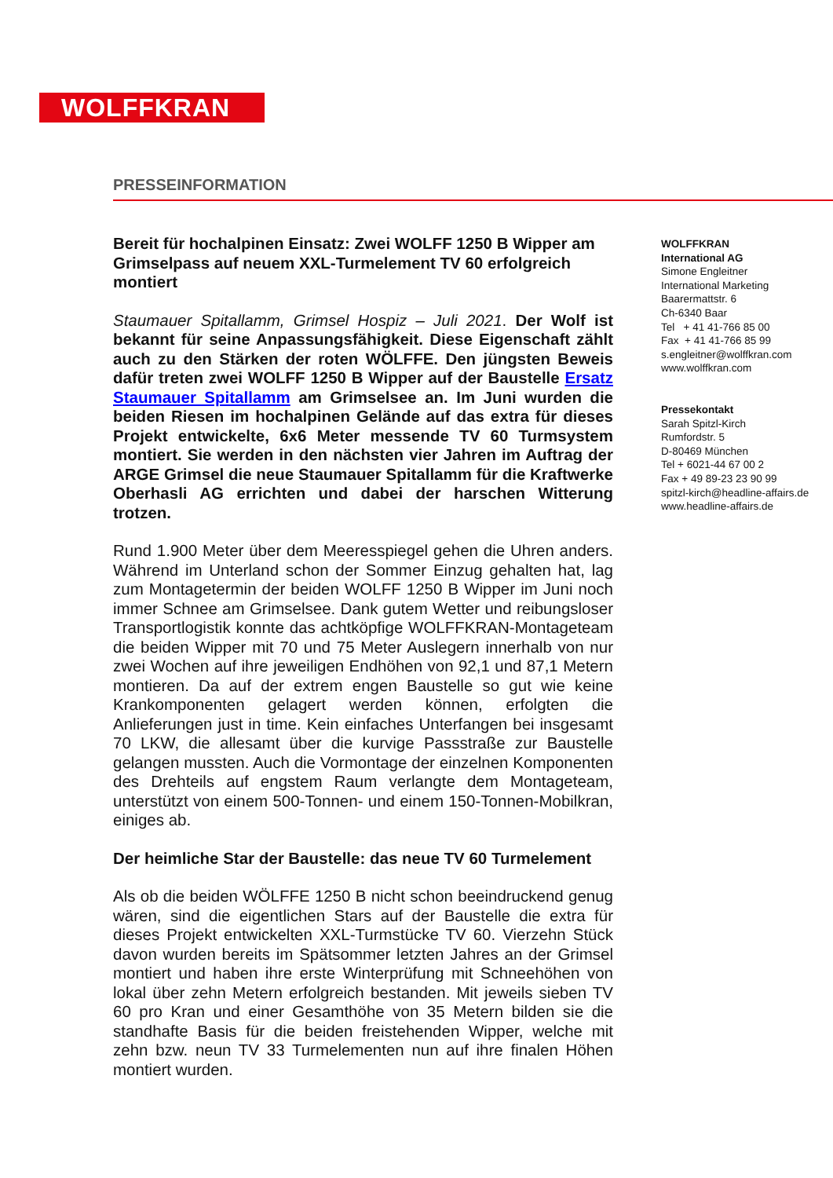WOLFFKRAN
PRESSEINFORMATION
Bereit für hochalpinen Einsatz: Zwei WOLFF 1250 B Wipper am Grimselpass auf neuem XXL-Turmelement TV 60 erfolgreich montiert
Staumauer Spitallamm, Grimsel Hospiz – Juli 2021. Der Wolf ist bekannt für seine Anpassungsfähigkeit. Diese Eigenschaft zählt auch zu den Stärken der roten WÖLFFE. Den jüngsten Beweis dafür treten zwei WOLFF 1250 B Wipper auf der Baustelle Ersatz Staumauer Spitallamm am Grimselsee an. Im Juni wurden die beiden Riesen im hochalpinen Gelände auf das extra für dieses Projekt entwickelte, 6x6 Meter messende TV 60 Turmsystem montiert. Sie werden in den nächsten vier Jahren im Auftrag der ARGE Grimsel die neue Staumauer Spitallamm für die Kraftwerke Oberhasli AG errichten und dabei der harschen Witterung trotzen.
Rund 1.900 Meter über dem Meeresspiegel gehen die Uhren anders. Während im Unterland schon der Sommer Einzug gehalten hat, lag zum Montagetermin der beiden WOLFF 1250 B Wipper im Juni noch immer Schnee am Grimselsee. Dank gutem Wetter und reibungsloser Transportlogistik konnte das achtköpfige WOLFFKRAN-Montageteam die beiden Wipper mit 70 und 75 Meter Auslegern innerhalb von nur zwei Wochen auf ihre jeweiligen Endhöhen von 92,1 und 87,1 Metern montieren. Da auf der extrem engen Baustelle so gut wie keine Krankomponenten gelagert werden können, erfolgten die Anlieferungen just in time. Kein einfaches Unterfangen bei insgesamt 70 LKW, die allesamt über die kurvige Passstraße zur Baustelle gelangen mussten. Auch die Vormontage der einzelnen Komponenten des Drehteils auf engstem Raum verlangte dem Montageteam, unterstützt von einem 500-Tonnen- und einem 150-Tonnen-Mobilkran, einiges ab.
Der heimliche Star der Baustelle: das neue TV 60 Turmelement
Als ob die beiden WÖLFFE 1250 B nicht schon beeindruckend genug wären, sind die eigentlichen Stars auf der Baustelle die extra für dieses Projekt entwickelten XXL-Turmstücke TV 60. Vierzehn Stück davon wurden bereits im Spätsommer letzten Jahres an der Grimsel montiert und haben ihre erste Winterprüfung mit Schneehöhen von lokal über zehn Metern erfolgreich bestanden. Mit jeweils sieben TV 60 pro Kran und einer Gesamthöhe von 35 Metern bilden sie die standhafte Basis für die beiden freistehenden Wipper, welche mit zehn bzw. neun TV 33 Turmelementen nun auf ihre finalen Höhen montiert wurden.
WOLFFKRAN
International AG
Simone Engleitner
International Marketing
Baarermattstr. 6
Ch-6340 Baar
Tel + 41 41-766 85 00
Fax + 41 41-766 85 99
s.engleitner@wolffkran.com
www.wolffkran.com
Pressekontakt
Sarah Spitzl-Kirch
Rumfordstr. 5
D-80469 München
Tel + 6021-44 67 00 2
Fax + 49 89-23 23 90 99
spitzl-kirch@headline-affairs.de
www.headline-affairs.de